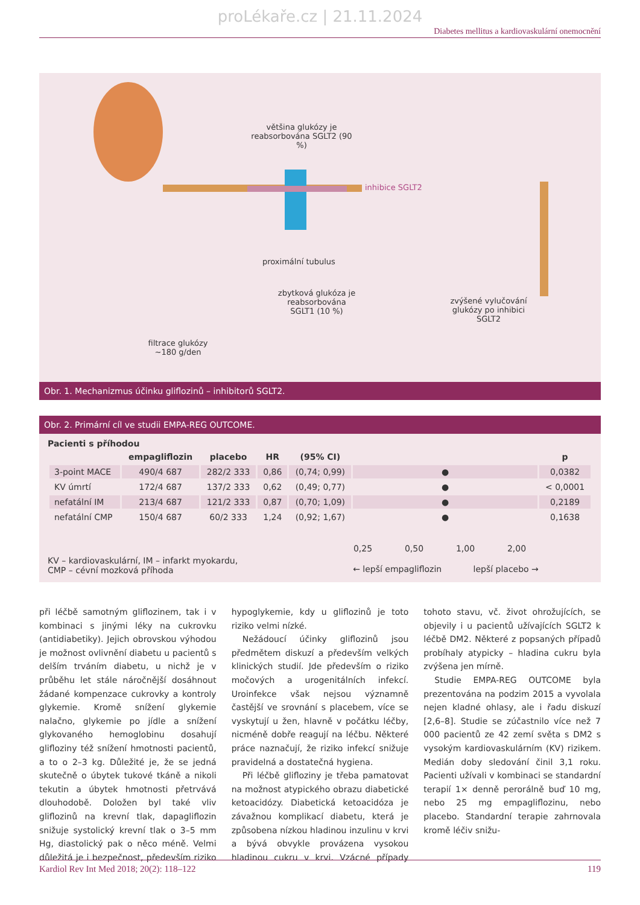proLékaře.cz | 21.11.2024
Diabetes mellitus a kardiovaskulární onemocnění
většina glukózy je reabsorbována SGLT2 (90 %)
inhibice SGLT2
proximální tubulus
zbytková glukóza je reabsorbována SGLT1 (10 %)
zvýšené vylučování glukózy po inhibici SGLT2
filtrace glukózy ~180 g/den
Obr. 1. Mechanizmus účinku gliflozinů – inhibitorů SGLT2.
Obr. 2. Primární cíl ve studii EMPA-REG OUTCOME.
Pacienti s příhodou
| | empagliflozin | placebo | HR | (95% CI) | | p |
| --- | --- | --- | --- | --- | --- | --- |
| 3-point MACE | 490/4 687 | 282/2 333 | 0,86 | (0,74; 0,99) | ● | 0,0382 |
| KV úmrtí | 172/4 687 | 137/2 333 | 0,62 | (0,49; 0,77) | ● | < 0,0001 |
| nefatální IM | 213/4 687 | 121/2 333 | 0,87 | (0,70; 1,09) | ● | 0,2189 |
| nefatální CMP | 150/4 687 | 60/2 333 | 1,24 | (0,92; 1,67) | ● | 0,1638 |
KV – kardiovaskulární, IM – infarkt myokardu,
CMP – cévní mozková příhoda
0,25 0,50 1,00 2,00
← lepší empagliflozin lepší placebo →
při léčbě samotným gliflozinem, tak i v kombinaci s jinými léky na cukrovku (antidiabetiky). Jejich obrovskou výhodou je možnost ovlivnění diabetu u pacientů s delším trváním diabetu, u nichž je v průběhu let stále náročnější dosáhnout žádané kompenzace cukrovky a kontroly glykemie. Kromě snížení glykemie nalačno, glykemie po jídle a snížení glykovaného hemoglobinu dosahují glifloziny též snížení hmotnosti pacientů, a to o 2–3 kg. Důležité je, že se jedná skutečně o úbytek tukové tkáně a nikoli tekutin a úbytek hmotnosti přetrvává dlouhodobě. Doložen byl také vliv gliflozinů na krevní tlak, dapagliflozin snižuje systolický krevní tlak o 3–5 mm Hg, diastolický pak o něco méně. Velmi důležitá je i bezpečnost, především riziko hypoglykemie, kdy u gliflozinů je toto riziko velmi nízké.
Nežádoucí účinky gliflozinů jsou předmětem diskuzí a především velkých klinických studií. Jde především o riziko močových a urogenitálních infekcí. Uroinfekce však nejsou významně častější ve srovnání s placebem, více se vyskytují u žen, hlavně v počátku léčby, nicméně dobře reagují na léčbu. Některé práce naznačují, že riziko infekcí snižuje pravidelná a dostatečná hygiena.
Při léčbě glifloziny je třeba pamatovat na možnost atypického obrazu diabetické ketoacidózy. Diabetická ketoacidóza je závažnou komplikací diabetu, která je způsobena nízkou hladinou inzulinu v krvi a bývá obvykle provázena vysokou hladinou cukru v krvi. Vzácné případy tohoto stavu, vč. život ohrožujících, se objevily i u pacientů užívajících SGLT2 k léčbě DM2. Některé z popsaných případů probíhaly atypicky – hladina cukru byla zvýšena jen mírně.
Studie EMPA-REG OUTCOME byla prezentována na podzim 2015 a vyvolala nejen kladné ohlasy, ale i řadu diskuzí [2,6–8]. Studie se zúčastnilo více než 7 000 pacientů ze 42 zemí světa s DM2 s vysokým kardiovaskulárním (KV) rizikem. Medián doby sledování činil 3,1 roku. Pacienti užívali v kombinaci se standardní terapií 1× denně perorálně buď 10 mg, nebo 25 mg empagliflozinu, nebo placebo. Standardní terapie zahrnovala kromě léčiv snižu-
Kardiol Rev Int Med 2018; 20(2): 118–122 119